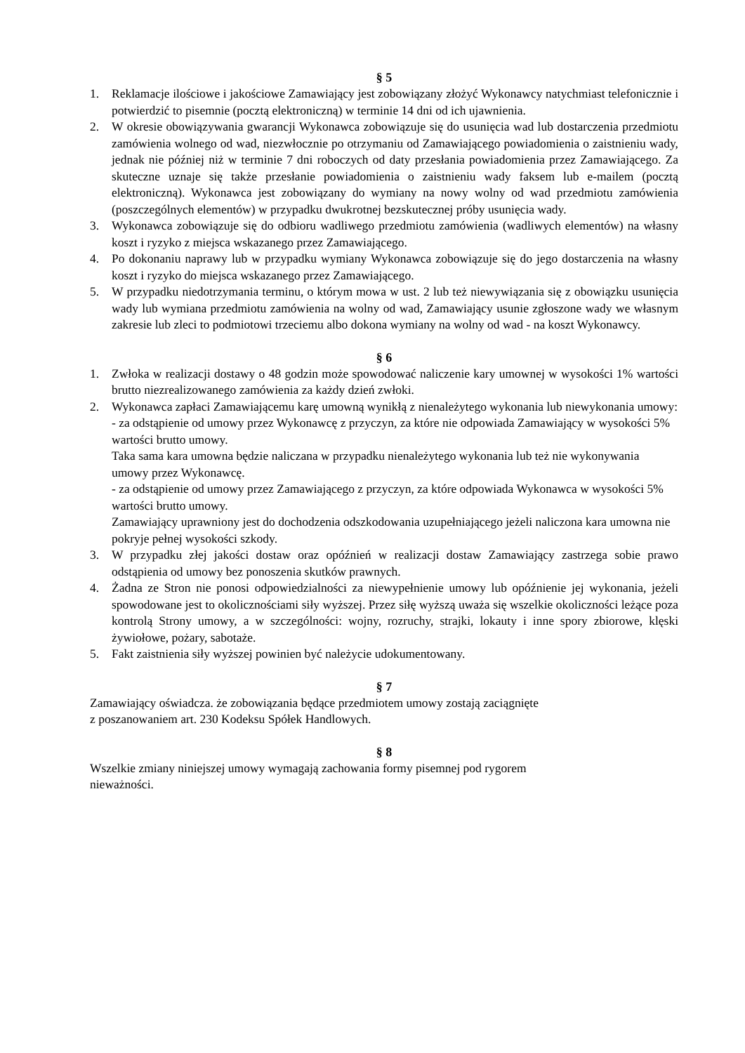§ 5
1. Reklamacje ilościowe i jakościowe Zamawiający jest zobowiązany złożyć Wykonawcy natychmiast telefonicznie i potwierdzić to pisemnie (pocztą elektroniczną) w terminie 14 dni od ich ujawnienia.
2. W okresie obowiązywania gwarancji Wykonawca zobowiązuje się do usunięcia wad lub dostarczenia przedmiotu zamówienia wolnego od wad, niezwłocznie po otrzymaniu od Zamawiającego powiadomienia o zaistnieniu wady, jednak nie później niż w terminie 7 dni roboczych od daty przesłania powiadomienia przez Zamawiającego. Za skuteczne uznaje się także przesłanie powiadomienia o zaistnieniu wady faksem lub e-mailem (pocztą elektroniczną). Wykonawca jest zobowiązany do wymiany na nowy wolny od wad przedmiotu zamówienia (poszczególnych elementów) w przypadku dwukrotnej bezskutecznej próby usunięcia wady.
3. Wykonawca zobowiązuje się do odbioru wadliwego przedmiotu zamówienia (wadliwych elementów) na własny koszt i ryzyko z miejsca wskazanego przez Zamawiającego.
4. Po dokonaniu naprawy lub w przypadku wymiany Wykonawca zobowiązuje się do jego dostarczenia na własny koszt i ryzyko do miejsca wskazanego przez Zamawiającego.
5. W przypadku niedotrzymania terminu, o którym mowa w ust. 2 lub też niewywiązania się z obowiązku usunięcia wady lub wymiana przedmiotu zamówienia na wolny od wad, Zamawiający usunie zgłoszone wady we własnym zakresie lub zleci to podmiotowi trzeciemu albo dokona wymiany na wolny od wad - na koszt Wykonawcy.
§ 6
1. Zwłoka w realizacji dostawy o 48 godzin może spowodować naliczenie kary umownej w wysokości 1% wartości brutto niezrealizowanego zamówienia za każdy dzień zwłoki.
2. Wykonawca zapłaci Zamawiającemu karę umowną wynikłą z nienależytego wykonania lub niewykonania umowy:
- za odstąpienie od umowy przez Wykonawcę z przyczyn, za które nie odpowiada Zamawiający w wysokości 5% wartości brutto umowy.
Taka sama kara umowna będzie naliczana w przypadku nienależytego wykonania lub też nie wykonywania umowy przez Wykonawcę.
- za odstąpienie od umowy przez Zamawiającego z przyczyn, za które odpowiada Wykonawca w wysokości 5% wartości brutto umowy.
Zamawiający uprawniony jest do dochodzenia odszkodowania uzupełniającego jeżeli naliczona kara umowna nie pokryje pełnej wysokości szkody.
3. W przypadku złej jakości dostaw oraz opóźnień w realizacji dostaw Zamawiający zastrzega sobie prawo odstąpienia od umowy bez ponoszenia skutków prawnych.
4. Żadna ze Stron nie ponosi odpowiedzialności za niewypełnienie umowy lub opóźnienie jej wykonania, jeżeli spowodowane jest to okolicznościami siły wyższej. Przez siłę wyższą uważa się wszelkie okoliczności leżące poza kontrolą Strony umowy, a w szczególności: wojny, rozruchy, strajki, lokauty i inne spory zbiorowe, klęski żywiołowe, pożary, sabotaże.
5. Fakt zaistnienia siły wyższej powinien być należycie udokumentowany.
§ 7
Zamawiający oświadcza. że zobowiązania będące przedmiotem umowy zostają zaciągnięte
z poszanowaniem art. 230 Kodeksu Spółek Handlowych.
§ 8
Wszelkie zmiany niniejszej umowy wymagają zachowania formy pisemnej pod rygorem
nieważności.